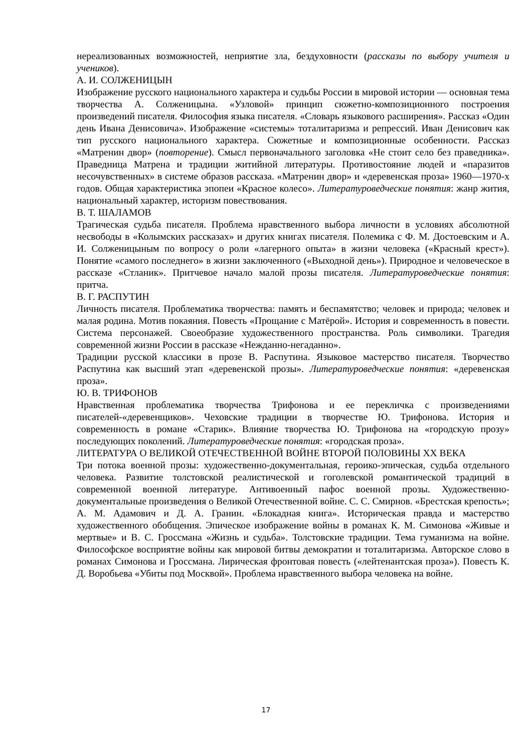нереализованных возможностей, неприятие зла, бездуховности (рассказы по выбору учителя и учеников).
А. И. СОЛЖЕНИЦЫН
Изображение русского национального характера и судьбы России в мировой истории — основная тема творчества А. Солженицына. «Узловой» принцип сюжетно-композиционного построения произведений писателя. Философия языка писателя. «Словарь языкового расширения». Рассказ «Один день Ивана Денисовича». Изображение «системы» тоталитаризма и репрессий. Иван Денисович как тип русского национального характера. Сюжетные и композиционные особенности. Рассказ «Матренин двор» (повторение). Смысл первоначального заголовка «Не стоит село без праведника». Праведница Матрена и традиции житийной литературы. Противостояние людей и «паразитов несочувственных» в системе образов рассказа. «Матренин двор» и «деревенская проза» 1960—1970-х годов. Общая характеристика эпопеи «Красное колесо». Литературоведческие понятия: жанр жития, национальный характер, историзм повествования.
В. Т. ШАЛАМОВ
Трагическая судьба писателя. Проблема нравственного выбора личности в условиях абсолютной несвободы в «Колымских рассказах» и других книгах писателя. Полемика с Ф. М. Достоевским и А. И. Солженицыным по вопросу о роли «лагерного опыта» в жизни человека («Красный крест»). Понятие «самого последнего» в жизни заключенного («Выходной день»). Природное и человеческое в рассказе «Стланик». Притчевое начало малой прозы писателя. Литературоведческие понятия: притча.
В. Г. РАСПУТИН
Личность писателя. Проблематика творчества: память и беспамятство; человек и природа; человек и малая родина. Мотив покаяния. Повесть «Прощание с Матёрой». История и современность в повести. Система персонажей. Своеобразие художественного пространства. Роль символики. Трагедия современной жизни России в рассказе «Нежданно-негаданно».
Традиции русской классики в прозе В. Распутина. Языковое мастерство писателя. Творчество Распутина как высший этап «деревенской прозы». Литературоведческие понятия: «деревенская проза».
Ю. В. ТРИФОНОВ
Нравственная проблематика творчества Трифонова и ее перекличка с произведениями писателей-«деревенщиков». Чеховские традиции в творчестве Ю. Трифонова. История и современность в романе «Старик». Влияние творчества Ю. Трифонова на «городскую прозу» последующих поколений. Литературоведческие понятия: «городская проза».
ЛИТЕРАТУРА О ВЕЛИКОЙ ОТЕЧЕСТВЕННОЙ ВОЙНЕ ВТОРОЙ ПОЛОВИНЫ XX ВЕКА
Три потока военной прозы: художественно-документальная, героико-эпическая, судьба отдельного человека. Развитие толстовской реалистической и гоголевской романтической традиций в современной военной литературе. Антивоенный пафос военной прозы. Художественно-документальные произведения о Великой Отечественной войне. С. С. Смирнов. «Брестская крепость»; А. М. Адамович и Д. А. Гранин. «Блокадная книга». Историческая правда и мастерство художественного обобщения. Эпическое изображение войны в романах К. М. Симонова «Живые и мертвые» и В. С. Гроссмана «Жизнь и судьба». Толстовские традиции. Тема гуманизма на войне. Философское восприятие войны как мировой битвы демократии и тоталитаризма. Авторское слово в романах Симонова и Гроссмана. Лирическая фронтовая повесть («лейтенантская проза»). Повесть К. Д. Воробьева «Убиты под Москвой». Проблема нравственного выбора человека на войне.
17